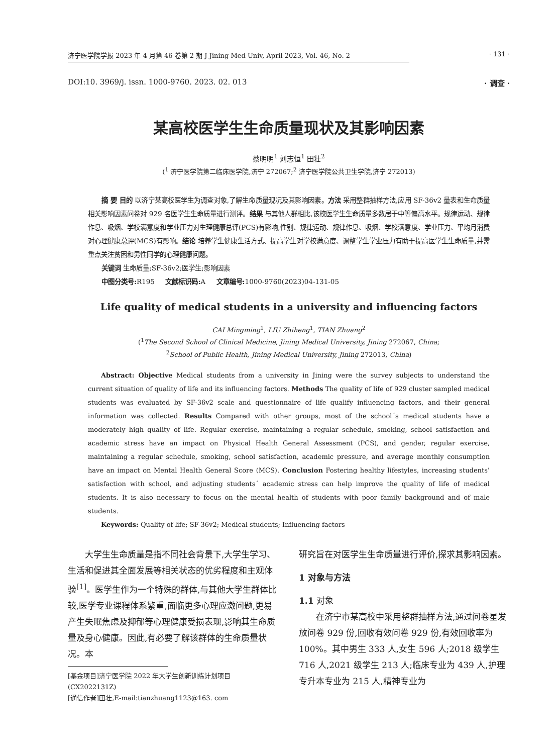济宁医学院学报 2023 年 4 月第 46 卷第 2 期 J Jining Med Univ, April 2023, Vol. 46, No. 2 · 131 ·
DOI:10. 3969/j. issn. 1000-9760. 2023. 02. 013 · 调查 ·
某高校医学生生命质量现状及其影响因素
蔡明明<sup>1</sup> 刘志恒<sup>1</sup> 田壮<sup>2</sup>
(<sup>1</sup> 济宁医学院第二临床医学院,济宁 272067;<sup>2</sup> 济宁医学院公共卫生学院,济宁 272013)
摘 要 目的 以济宁某高校医学生为调查对象,了解生命质量现况及其影响因素。方法 采用整群抽样方法,应用 SF-36v2 量表和生命质量相关影响因素问卷对 929 名医学生生命质量进行测评。结果 与其他人群相比,该校医学生生命质量多数居于中等偏高水平。规律运动、规律作息、吸烟、学校满意度和学业压力对生理健康总评(PCS)有影响,性别、规律运动、规律作息、吸烟、学校满意度、学业压力、平均月消费对心理健康总评(MCS)有影响。结论 培养学生健康生活方式、提高学生对学校满意度、调整学生学业压力有助于提高医学生生命质量,并需重点关注贫困和男性同学的心理健康问题。
关键词 生命质量;SF-36v2;医学生;影响因素
中图分类号: R195 文献标识码: A 文章编号: 1000-9760(2023)04-131-05
Life quality of medical students in a university and influencing factors
CAI Mingming<sup>1</sup>, LIU Zhiheng<sup>1</sup>, TIAN Zhuang<sup>2</sup>
(<sup>1</sup>The Second School of Clinical Medicine, Jining Medical University, Jining 272067, China;
<sup>2</sup> School of Public Health, Jining Medical University, Jining 272013, China)
Abstract: Objective Medical students from a university in Jining were the survey subjects to understand the current situation of quality of life and its influencing factors. Methods The quality of life of 929 cluster sampled medical students was evaluated by SF-36v2 scale and questionnaire of life qualify influencing factors, and their general information was collected. Results Compared with other groups, most of the school´s medical students have a moderately high quality of life. Regular exercise, maintaining a regular schedule, smoking, school satisfaction and academic stress have an impact on Physical Health General Assessment (PCS), and gender, regular exercise, maintaining a regular schedule, smoking, school satisfaction, academic pressure, and average monthly consumption have an impact on Mental Health General Score (MCS). Conclusion Fostering healthy lifestyles, increasing students’ satisfaction with school, and adjusting students´ academic stress can help improve the quality of life of medical students. It is also necessary to focus on the mental health of students with poor family background and of male students.
Keywords: Quality of life; SF-36v2; Medical students; Influencing factors
大学生生命质量是指不同社会背景下,大学生学习、生活和促进其全面发展等相关状态的优劣程度和主观体验<sup>[1]</sup>。医学生作为一个特殊的群体,与其他大学生群体比较,医学专业课程体系繁重,面临更多心理应激问题,更易产生失眠焦虑及抑郁等心理健康受损表现,影响其生命质量及身心健康。因此,有必要了解该群体的生命质量状况。本
[基金项目]济宁医学院 2022 年大学生创新训练计划项目 (CX2022131Z)
[通信作者]田壮,E-mail:tianzhuang1123@163. com
研究旨在对医学生生命质量进行评价,探求其影响因素。
1 对象与方法
1.1 对象
在济宁市某高校中采用整群抽样方法,通过问卷星发放问卷 929 份,回收有效问卷 929 份,有效回收率为 100%。其中男生 333 人,女生 596 人;2018 级学生 716 人,2021 级学生 213 人;临床专业为 439 人,护理专升本专业为 215 人,精神专业为